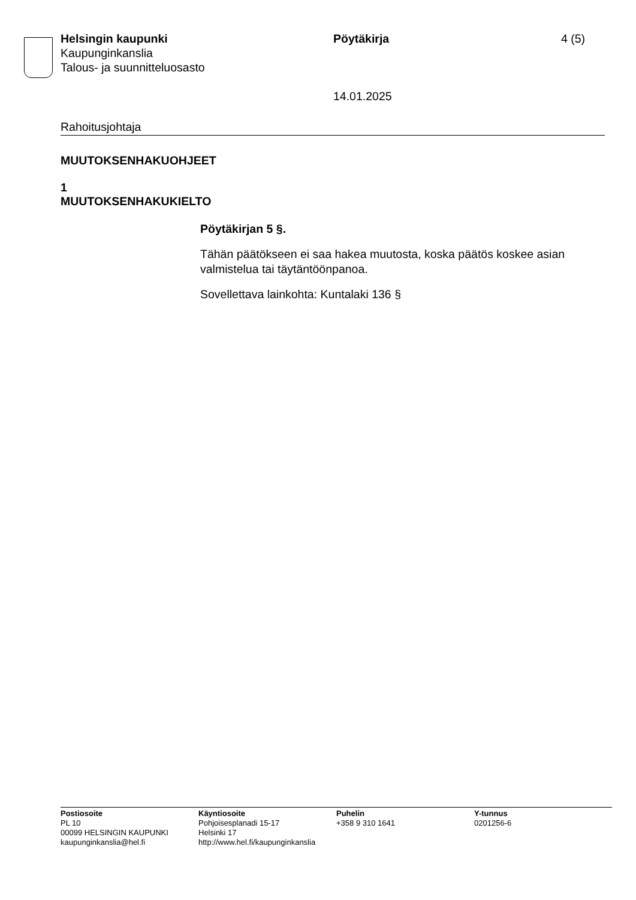Helsingin kaupunki
Kaupunginkanslia
Talous- ja suunnitteluosasto
Pöytäkirja
14.01.2025
4 (5)
Rahoitusjohtaja
MUUTOKSENHAKUOHJEET
1
MUUTOKSENHAKUKIELTO
Pöytäkirjan 5 §.
Tähän päätökseen ei saa hakea muutosta, koska päätös koskee asian valmistelua tai täytäntöönpanoa.
Sovellettava lainkohta: Kuntalaki 136 §
Postiosoite
PL 10
00099 HELSINGIN KAUPUNKI
kaupunginkanslia@hel.fi
Käyntiosoite
Pohjoisesplanadi 15-17
Helsinki 17
http://www.hel.fi/kaupunginkanslia
Puhelin
+358 9 310 1641
Y-tunnus
0201256-6